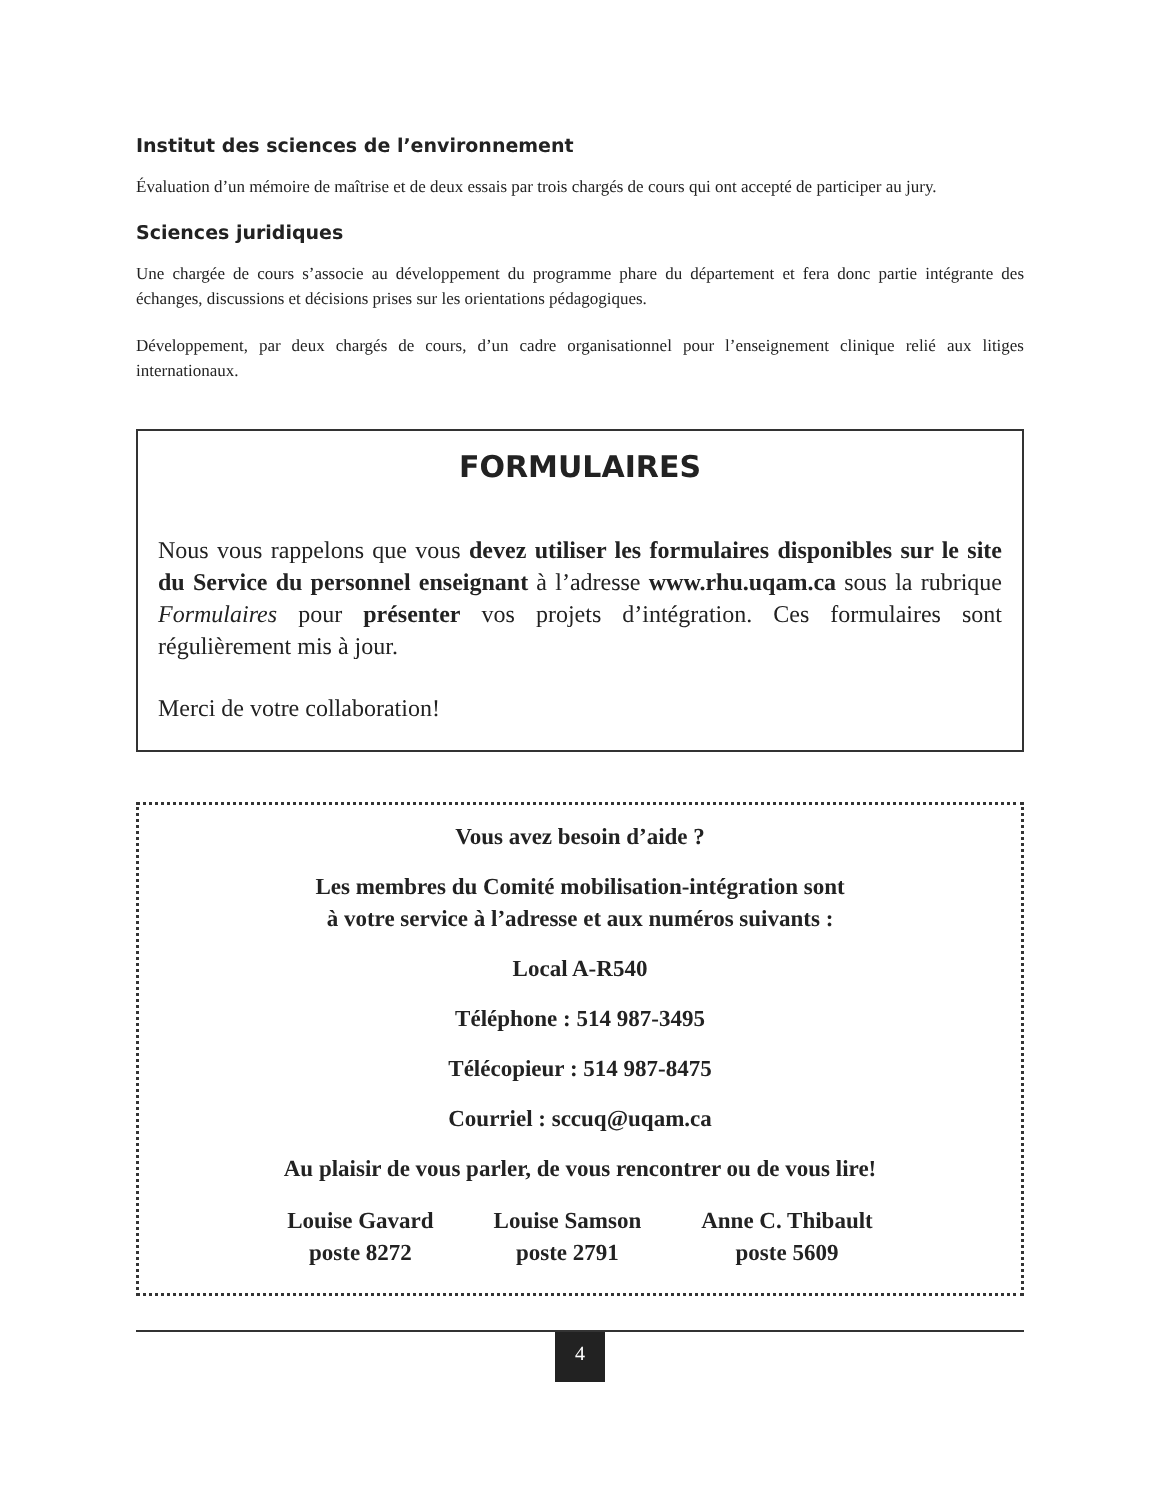Institut des sciences de l’environnement
Évaluation d’un mémoire de maîtrise et de deux essais par trois chargés de cours qui ont accepté de participer au jury.
Sciences juridiques
Une chargée de cours s’associe au développement du programme phare du département et fera donc partie intégrante des échanges, discussions et décisions prises sur les orientations pédagogiques.
Développement, par deux chargés de cours, d’un cadre organisationnel pour l’enseignement clinique relié aux litiges internationaux.
FORMULAIRES
Nous vous rappelons que vous devez utiliser les formulaires disponibles sur le site du Service du personnel enseignant à l’adresse www.rhu.uqam.ca sous la rubrique Formulaires pour présenter vos projets d’intégration. Ces formulaires sont régulièrement mis à jour.
Merci de votre collaboration!
Vous avez besoin d’aide ?
Les membres du Comité mobilisation-intégration sont
à votre service à l’adresse et aux numéros suivants :
Local A-R540
Téléphone : 514 987-3495
Télécopieur : 514 987-8475
Courriel : sccuq@uqam.ca
Au plaisir de vous parler, de vous rencontrer ou de vous lire!
Louise Gavard
poste 8272
Louise Samson
poste 2791
Anne C. Thibault
poste 5609
4